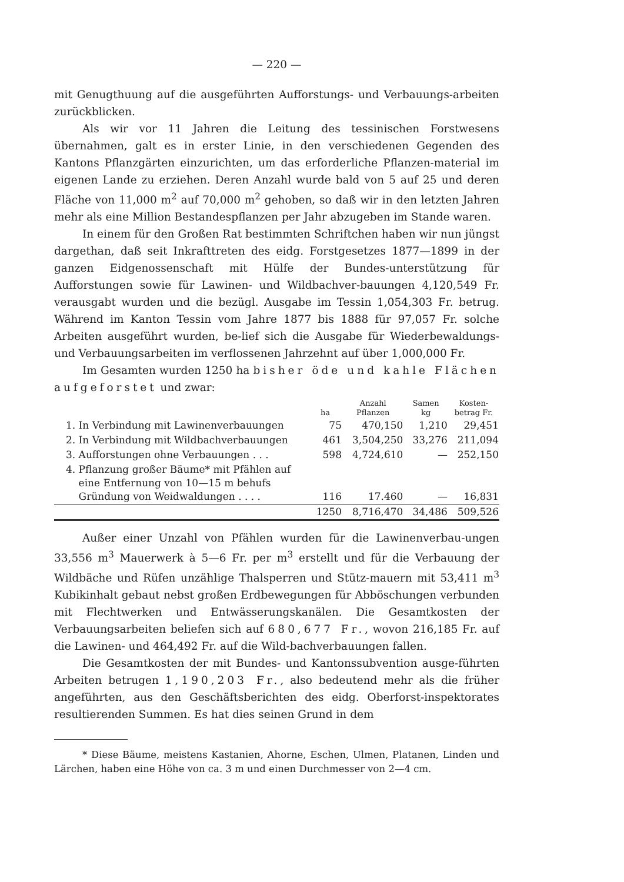— 220 —
mit Genugthuung auf die ausgeführten Aufforstungs- und Verbauungs-arbeiten zurückblicken.
Als wir vor 11 Jahren die Leitung des tessinischen Forstwesens übernahmen, galt es in erster Linie, in den verschiedenen Gegenden des Kantons Pflanzgärten einzurichten, um das erforderliche Pflanzen-material im eigenen Lande zu erziehen. Deren Anzahl wurde bald von 5 auf 25 und deren Fläche von 11,000 m<sup>2</sup> auf 70,000 m<sup>2</sup> gehoben, so daß wir in den letzten Jahren mehr als eine Million Bestandespflanzen per Jahr abzugeben im Stande waren.
In einem für den Großen Rat bestimmten Schriftchen haben wir nun jüngst dargethan, daß seit Inkrafttreten des eidg. Forstgesetzes 1877—1899 in der ganzen Eidgenossenschaft mit Hülfe der Bundes-unterstützung für Aufforstungen sowie für Lawinen- und Wildbachver-bauungen 4,120,549 Fr. verausgabt wurden und die bezügl. Ausgabe im Tessin 1,054,303 Fr. betrug. Während im Kanton Tessin vom Jahre 1877 bis 1888 für 97,057 Fr. solche Arbeiten ausgeführt wurden, be-lief sich die Ausgabe für Wiederbewaldungs- und Verbauungsarbeiten im verflossenen Jahrzehnt auf über 1,000,000 Fr.
Im Gesamten wurden 1250 ha bisher öde und kahle Flächen aufgeforstet und zwar:
| | ha | Anzahl Pflanzen | Samen kg | Kosten- betrag Fr. |
| --- | --- | --- | --- | --- |
| 1. In Verbindung mit Lawinenverbauungen | 75 | 470,150 | 1,210 | 29,451 |
| 2. In Verbindung mit Wildbachverbauungen | 461 | 3,504,250 | 33,276 | 211,094 |
| 3. Aufforstungen ohne Verbauungen . . . | 598 | 4,724,610 | — | 252,150 |
| 4. Pflanzung großer Bäume* mit Pfählen auf eine Entfernung von 10—15 m behufs Gründung von Weidwaldungen . . . . | 116 | 17.460 | — | 16,831 |
| | 1250 | 8,716,470 | 34,486 | 509,526 |
Außer einer Unzahl von Pfählen wurden für die Lawinenverbau-ungen 33,556 m<sup>3</sup> Mauerwerk à 5—6 Fr. per m<sup>3</sup> erstellt und für die Verbauung der Wildbäche und Rüfen unzählige Thalsperren und Stütz-mauern mit 53,411 m<sup>3</sup> Kubikinhalt gebaut nebst großen Erdbewegungen für Abböschungen verbunden mit Flechtwerken und Entwässerungskanälen. Die Gesamtkosten der Verbauungsarbeiten beliefen sich auf 680,677 Fr., wovon 216,185 Fr. auf die Lawinen- und 464,492 Fr. auf die Wild-bachverbauungen fallen.
Die Gesamtkosten der mit Bundes- und Kantonssubvention ausge-führten Arbeiten betrugen 1,190,203 Fr., also bedeutend mehr als die früher angeführten, aus den Geschäftsberichten des eidg. Oberforst-inspektorates resultierenden Summen. Es hat dies seinen Grund in dem
* Diese Bäume, meistens Kastanien, Ahorne, Eschen, Ulmen, Platanen, Linden und Lärchen, haben eine Höhe von ca. 3 m und einen Durchmesser von 2—4 cm.